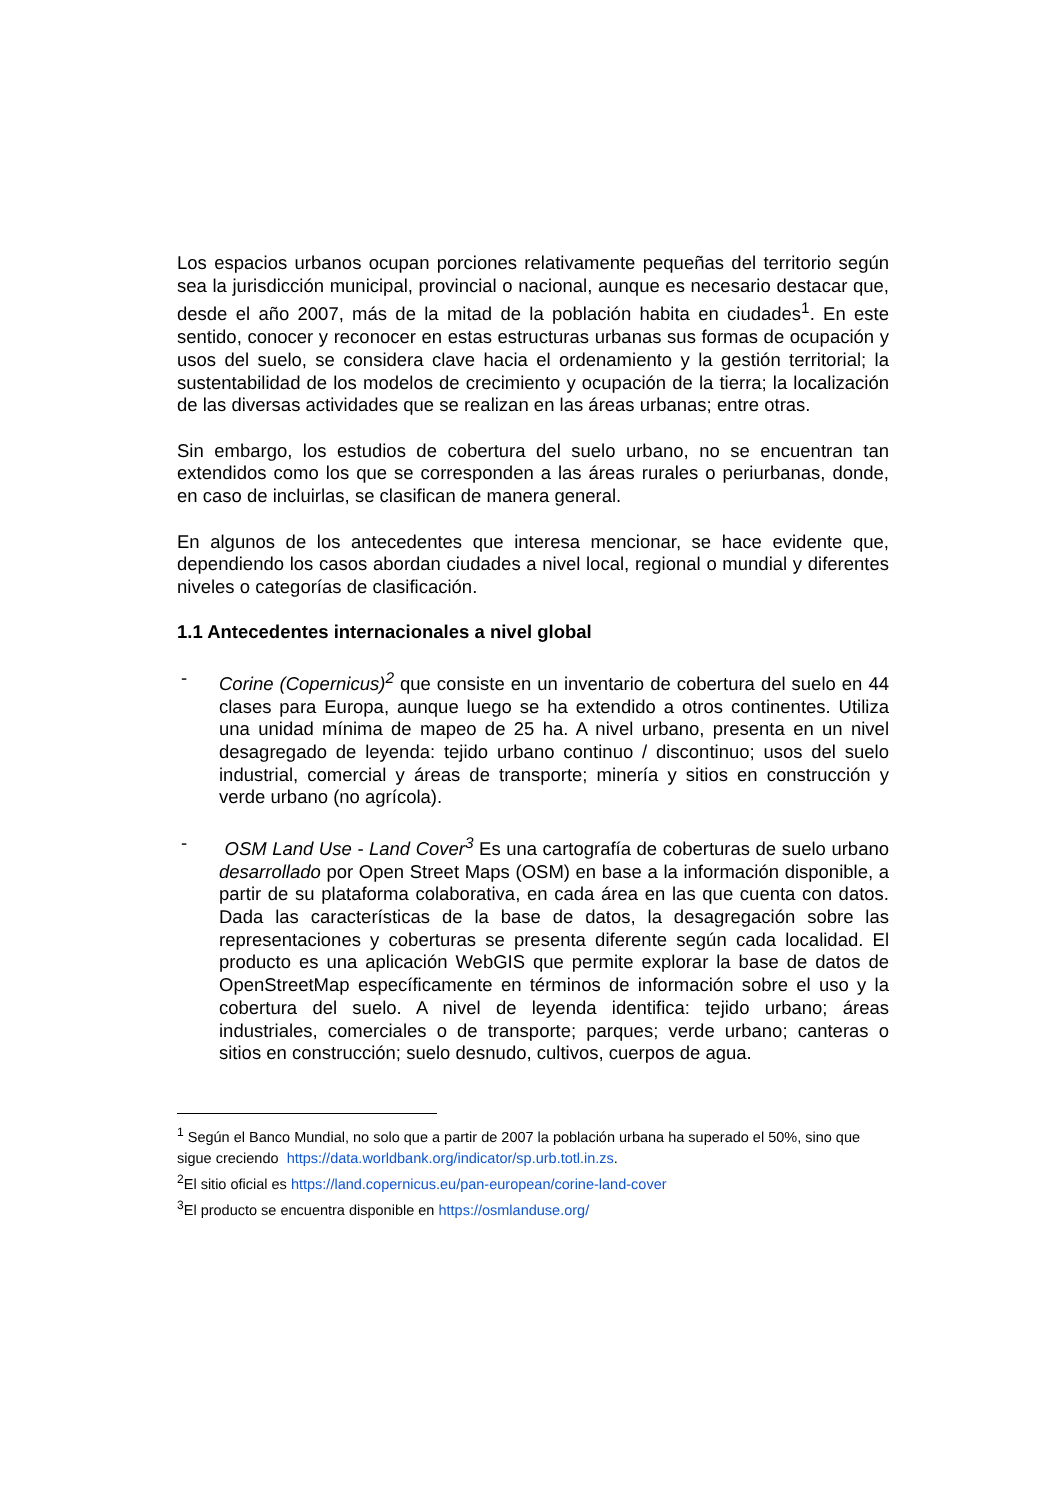Los espacios urbanos ocupan porciones relativamente pequeñas del territorio según sea la jurisdicción municipal, provincial o nacional, aunque es necesario destacar que, desde el año 2007, más de la mitad de la población habita en ciudades<sup>1</sup>. En este sentido, conocer y reconocer en estas estructuras urbanas sus formas de ocupación y usos del suelo, se considera clave hacia el ordenamiento y la gestión territorial; la sustentabilidad de los modelos de crecimiento y ocupación de la tierra; la localización de las diversas actividades que se realizan en las áreas urbanas; entre otras.
Sin embargo, los estudios de cobertura del suelo urbano, no se encuentran tan extendidos como los que se corresponden a las áreas rurales o periurbanas, donde, en caso de incluirlas, se clasifican de manera general.
En algunos de los antecedentes que interesa mencionar, se hace evidente que, dependiendo los casos abordan ciudades a nivel local, regional o mundial y diferentes niveles o categorías de clasificación.
1.1 Antecedentes internacionales a nivel global
- Corine (Copernicus)<sup>2</sup> que consiste en un inventario de cobertura del suelo en 44 clases para Europa, aunque luego se ha extendido a otros continentes. Utiliza una unidad mínima de mapeo de 25 ha. A nivel urbano, presenta en un nivel desagregado de leyenda: tejido urbano continuo / discontinuo; usos del suelo industrial, comercial y áreas de transporte; minería y sitios en construcción y verde urbano (no agrícola).
- OSM Land Use - Land Cover<sup>3</sup> Es una cartografía de coberturas de suelo urbano desarrollado por Open Street Maps (OSM) en base a la información disponible, a partir de su plataforma colaborativa, en cada área en las que cuenta con datos. Dada las características de la base de datos, la desagregación sobre las representaciones y coberturas se presenta diferente según cada localidad. El producto es una aplicación WebGIS que permite explorar la base de datos de OpenStreetMap específicamente en términos de información sobre el uso y la cobertura del suelo. A nivel de leyenda identifica: tejido urbano; áreas industriales, comerciales o de transporte; parques; verde urbano; canteras o sitios en construcción; suelo desnudo, cultivos, cuerpos de agua.
<sup>1</sup> Según el Banco Mundial, no solo que a partir de 2007 la población urbana ha superado el 50%, sino que sigue creciendo https://data.worldbank.org/indicator/sp.urb.totl.in.zs.
<sup>2</sup> El sitio oficial es https://land.copernicus.eu/pan-european/corine-land-cover
<sup>3</sup> El producto se encuentra disponible en https://osmlanduse.org/